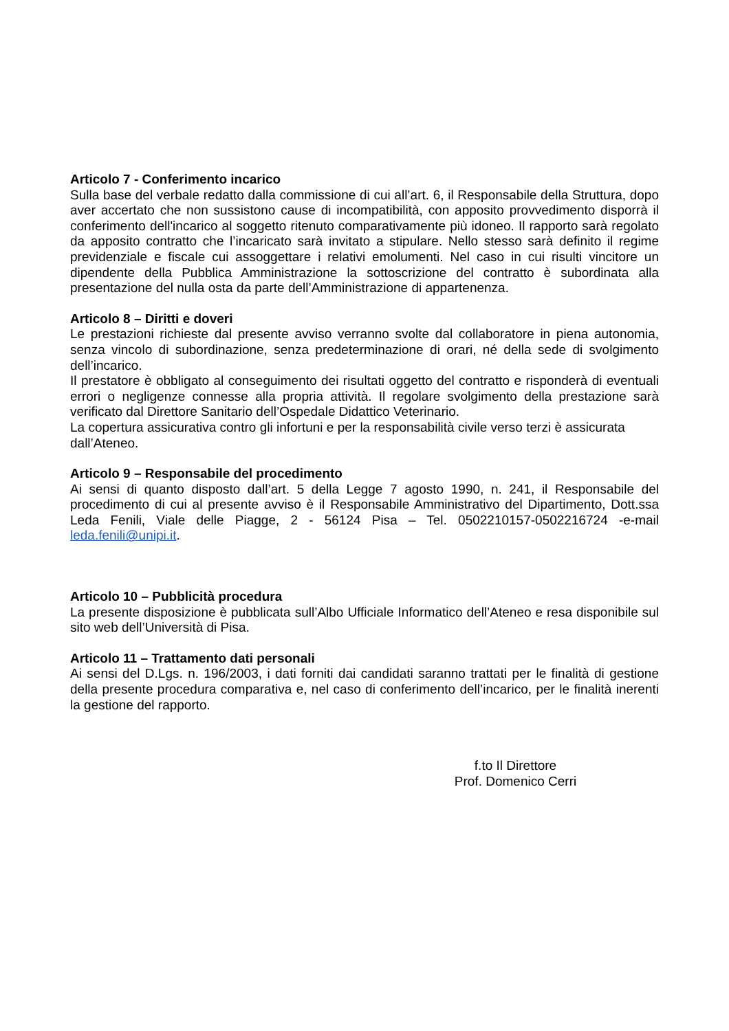Articolo 7 - Conferimento incarico
Sulla base del verbale redatto dalla commissione di cui all’art. 6, il Responsabile della Struttura, dopo aver accertato che non sussistono cause di incompatibilità, con apposito provvedimento disporrà il conferimento dell'incarico al soggetto ritenuto comparativamente più idoneo. Il rapporto sarà regolato da apposito contratto che l’incaricato sarà invitato a stipulare. Nello stesso sarà definito il regime previdenziale e fiscale cui assoggettare i relativi emolumenti. Nel caso in cui risulti vincitore un dipendente della Pubblica Amministrazione la sottoscrizione del contratto è subordinata alla presentazione del nulla osta da parte dell’Amministrazione di appartenenza.
Articolo 8 – Diritti e doveri
Le prestazioni richieste dal presente avviso verranno svolte dal collaboratore in piena autonomia, senza vincolo di subordinazione, senza predeterminazione di orari, né della sede di svolgimento dell’incarico.
Il prestatore è obbligato al conseguimento dei risultati oggetto del contratto e risponderà di eventuali errori o negligenze connesse alla propria attività. Il regolare svolgimento della prestazione sarà verificato dal Direttore Sanitario dell’Ospedale Didattico Veterinario.
La copertura assicurativa contro gli infortuni e per la responsabilità civile verso terzi è assicurata
dall’Ateneo.
Articolo 9 – Responsabile del procedimento
Ai sensi di quanto disposto dall’art. 5 della Legge 7 agosto 1990, n. 241, il Responsabile del procedimento di cui al presente avviso è il Responsabile Amministrativo del Dipartimento, Dott.ssa Leda Fenili, Viale delle Piagge, 2 - 56124 Pisa – Tel. 0502210157-0502216724 -e-mail leda.fenili@unipi.it.
Articolo 10 – Pubblicità procedura
La presente disposizione è pubblicata sull’Albo Ufficiale Informatico dell’Ateneo e resa disponibile sul sito web dell’Università di Pisa.
Articolo 11 – Trattamento dati personali
Ai sensi del D.Lgs. n. 196/2003, i dati forniti dai candidati saranno trattati per le finalità di gestione della presente procedura comparativa e, nel caso di conferimento dell’incarico, per le finalità inerenti la gestione del rapporto.
f.to Il Direttore
Prof. Domenico Cerri